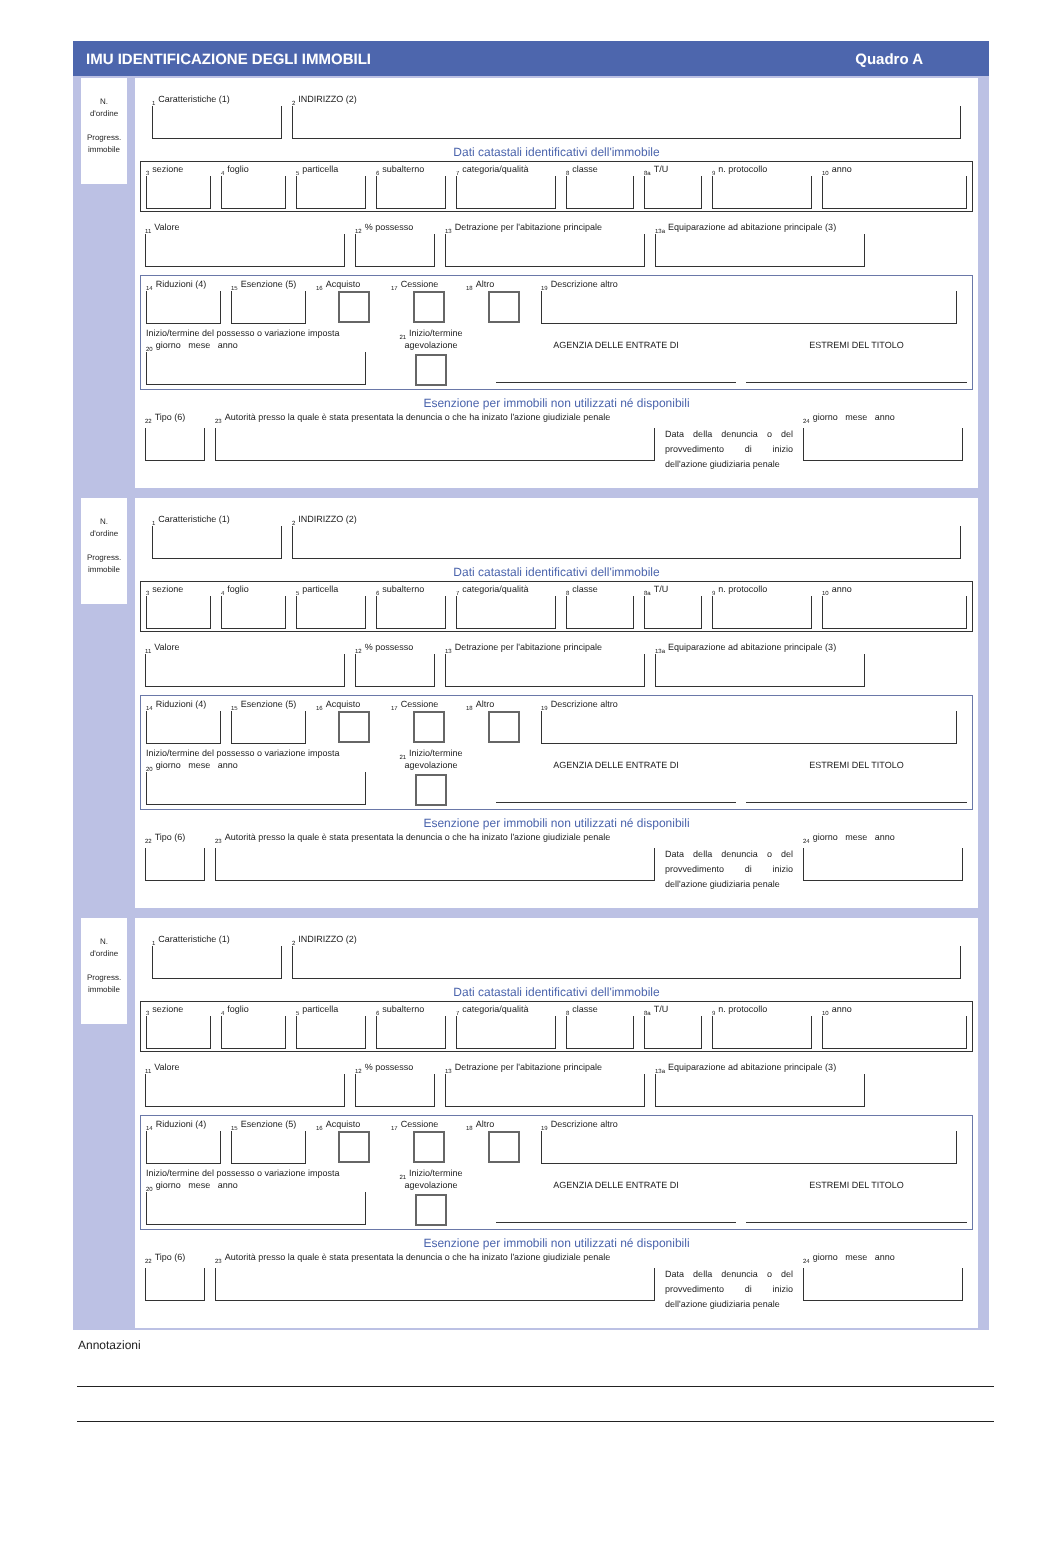IMU IDENTIFICAZIONE DEGLI IMMOBILI Quadro A
N.
d'ordine
Progress.
immobile
<sub>1</sub>Caratteristiche (1)
<sub>2</sub>INDIRIZZO (2)
Dati catastali identificativi dell'immobile
<sub>3</sub>sezione
<sub>4</sub>foglio
<sub>5</sub>particella
<sub>6</sub>subalterno
<sub>7</sub>categoria/qualità
<sub>8</sub>classe
<sub>8a</sub>T/U
<sub>9</sub>n. protocollo
<sub>10</sub>anno
<sub>11</sub>Valore
<sub>12</sub>% possesso
<sub>13</sub>Detrazione per l'abitazione principale
<sub>13a</sub>Equiparazione ad abitazione principale (3)
<sub>14</sub>Riduzioni (4)
<sub>15</sub>Esenzione (5)
<sub>16</sub>Acquisto
<sub>17</sub>Cessione
<sub>18</sub>Altro
<sub>19</sub>Descrizione altro
Inizio/termine del possesso o variazione imposta
<sub>20</sub>giorno mese anno
<sub>21</sub>Inizio/termine
agevolazione
AGENZIA DELLE ENTRATE DI ESTREMI DEL TITOLO
Esenzione per immobili non utilizzati né disponibili
<sub>22</sub>Tipo (6)
<sub>23</sub>Autorità presso la quale è stata presentata la denuncia o che ha inizato l'azione giudiziale penale
Data della denuncia o del provvedimento di inizio dell'azione giudiziaria penale
<sub>24</sub>giorno mese anno
N.
d'ordine
Progress.
immobile
<sub>1</sub>Caratteristiche (1)
<sub>2</sub>INDIRIZZO (2)
Dati catastali identificativi dell'immobile
<sub>3</sub>sezione
<sub>4</sub>foglio
<sub>5</sub>particella
<sub>6</sub>subalterno
<sub>7</sub>categoria/qualità
<sub>8</sub>classe
<sub>8a</sub>T/U
<sub>9</sub>n. protocollo
<sub>10</sub>anno
<sub>11</sub>Valore
<sub>12</sub>% possesso
<sub>13</sub>Detrazione per l'abitazione principale
<sub>13a</sub>Equiparazione ad abitazione principale (3)
<sub>14</sub>Riduzioni (4)
<sub>15</sub>Esenzione (5)
<sub>16</sub>Acquisto
<sub>17</sub>Cessione
<sub>18</sub>Altro
<sub>19</sub>Descrizione altro
Inizio/termine del possesso o variazione imposta
<sub>20</sub>giorno mese anno
<sub>21</sub>Inizio/termine
agevolazione
AGENZIA DELLE ENTRATE DI ESTREMI DEL TITOLO
Esenzione per immobili non utilizzati né disponibili
<sub>22</sub>Tipo (6)
<sub>23</sub>Autorità presso la quale è stata presentata la denuncia o che ha inizato l'azione giudiziale penale
Data della denuncia o del provvedimento di inizio dell'azione giudiziaria penale
<sub>24</sub>giorno mese anno
N.
d'ordine
Progress.
immobile
<sub>1</sub>Caratteristiche (1)
<sub>2</sub>INDIRIZZO (2)
Dati catastali identificativi dell'immobile
<sub>3</sub>sezione
<sub>4</sub>foglio
<sub>5</sub>particella
<sub>6</sub>subalterno
<sub>7</sub>categoria/qualità
<sub>8</sub>classe
<sub>8a</sub>T/U
<sub>9</sub>n. protocollo
<sub>10</sub>anno
<sub>11</sub>Valore
<sub>12</sub>% possesso
<sub>13</sub>Detrazione per l'abitazione principale
<sub>13a</sub>Equiparazione ad abitazione principale (3)
<sub>14</sub>Riduzioni (4)
<sub>15</sub>Esenzione (5)
<sub>16</sub>Acquisto
<sub>17</sub>Cessione
<sub>18</sub>Altro
<sub>19</sub>Descrizione altro
Inizio/termine del possesso o variazione imposta
<sub>20</sub>giorno mese anno
<sub>21</sub>Inizio/termine
agevolazione
AGENZIA DELLE ENTRATE DI ESTREMI DEL TITOLO
Esenzione per immobili non utilizzati né disponibili
<sub>22</sub>Tipo (6)
<sub>23</sub>Autorità presso la quale è stata presentata la denuncia o che ha inizato l'azione giudiziale penale
Data della denuncia o del provvedimento di inizio dell'azione giudiziaria penale
<sub>24</sub>giorno mese anno
Annotazioni